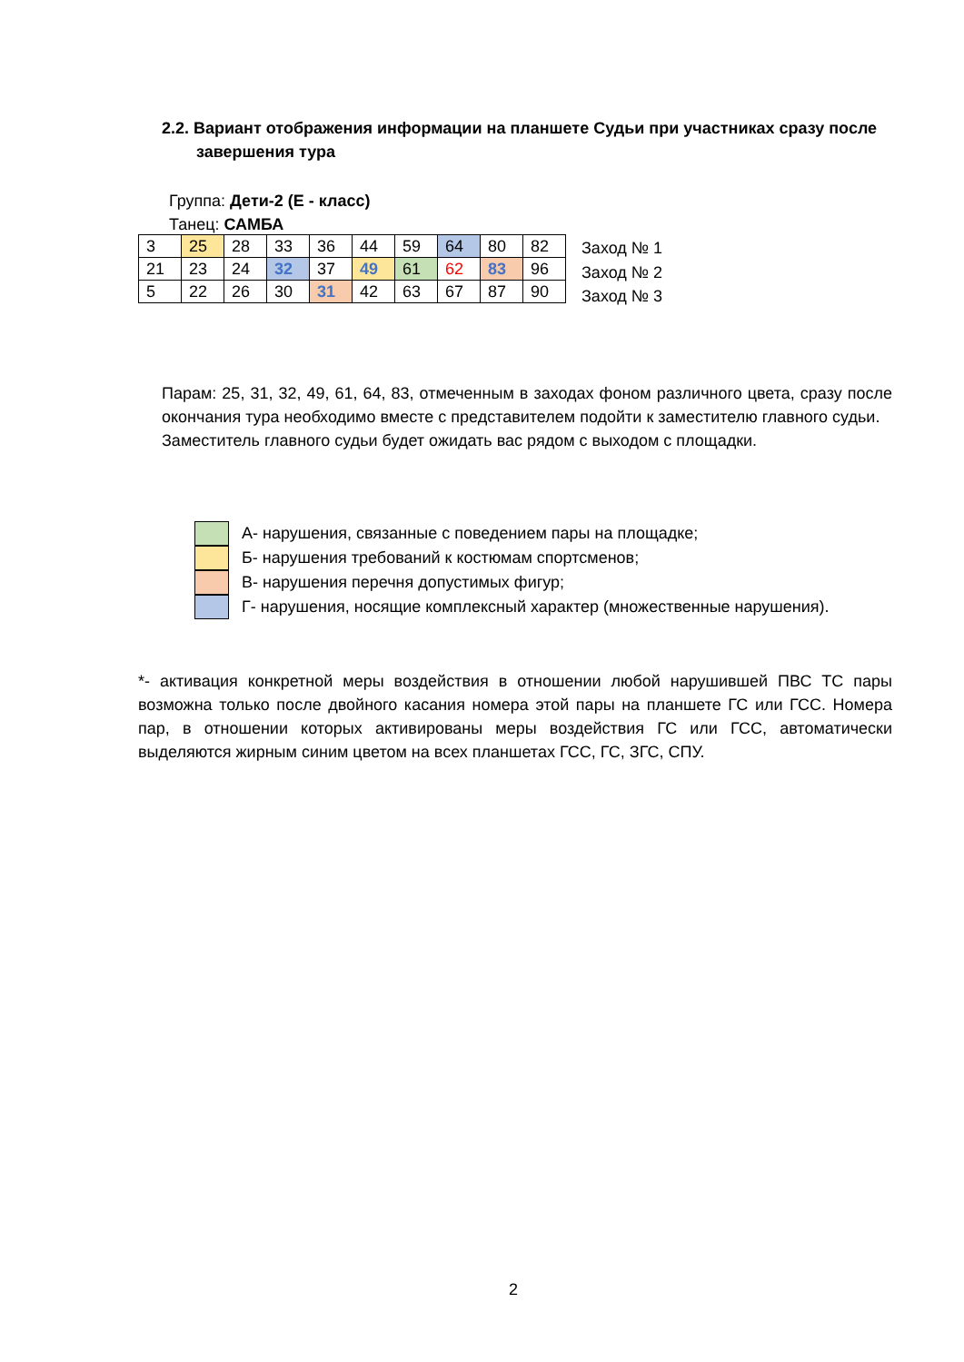2.2. Вариант отображения информации на планшете Судьи при участниках сразу после завершения тура
Группа: Дети-2 (Е - класс)
Танец: САМБА
| 3 | 25 | 28 | 33 | 36 | 44 | 59 | 64 | 80 | 82 |
| 21 | 23 | 24 | 32 | 37 | 49 | 61 | 62 | 83 | 96 |
| 5 | 22 | 26 | 30 | 31 | 42 | 63 | 67 | 87 | 90 |
Заход № 1
Заход № 2
Заход № 3
Парам: 25, 31, 32, 49, 61, 64, 83, отмеченным в заходах фоном различного цвета, сразу после окончания тура необходимо вместе с представителем подойти к заместителю главного судьи.
Заместитель главного судьи будет ожидать вас рядом с выходом с площадки.
А- нарушения, связанные с поведением пары на площадке;
Б- нарушения требований к костюмам спортсменов;
В- нарушения перечня допустимых фигур;
Г- нарушения, носящие комплексный характер (множественные нарушения).
*- активация конкретной меры воздействия в отношении любой нарушившей ПВС ТС пары возможна только после двойного касания номера этой пары на планшете ГС или ГСС. Номера пар, в отношении которых активированы меры воздействия ГС или ГСС, автоматически выделяются жирным синим цветом на всех планшетах ГСС, ГС, ЗГС, СПУ.
2